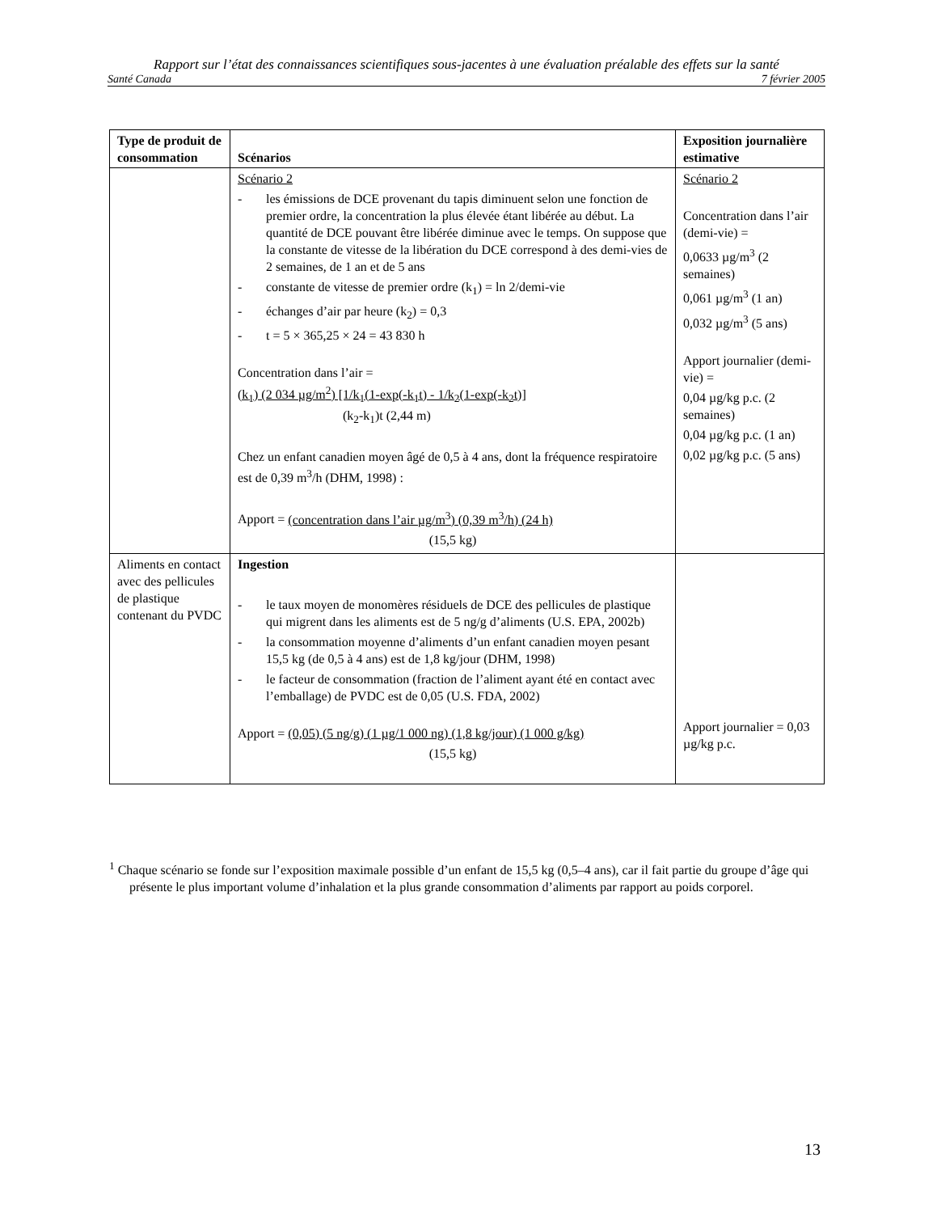Rapport sur l’état des connaissances scientifiques sous-jacentes à une évaluation préalable des effets sur la santé
Santé Canada 7 février 2005
| Type de produit de consommation | Scénarios | Exposition journalière estimative |
| --- | --- | --- |
| | Scénario 2 - les émissions de DCE provenant du tapis diminuent selon une fonction de premier ordre, la concentration la plus élevée étant libérée au début. La quantité de DCE pouvant être libérée diminue avec le temps. On suppose que la constante de vitesse de la libération du DCE correspond à des demi-vies de 2 semaines, de 1 an et de 5 ans - constante de vitesse de premier ordre (k<sub>1</sub>) = ln 2/demi-vie - échanges d’air par heure (k<sub>2</sub>) = 0,3 - t = 5 × 365,25 × 24 = 43 830 h Concentration dans l’air = (k<sub>1</sub>) (2 034 µg/m<sup>2</sup>) [1/k<sub>1</sub>(1-exp(-k<sub>1</sub>t) - 1/k<sub>2</sub>(1-exp(-k<sub>2</sub>t)] (k<sub>2</sub>-k<sub>1</sub>)t (2,44 m) Chez un enfant canadien moyen âgé de 0,5 à 4 ans, dont la fréquence respiratoire est de 0,39 m<sup>3</sup>/h (DHM, 1998) : Apport = (concentration dans l’air µg/m<sup>3</sup>) (0,39 m<sup>3</sup>/h) (24 h) (15,5 kg) | Scénario 2 Concentration dans l’air (demi-vie) = 0,0633 µg/m<sup>3</sup> (2 semaines) 0,061 µg/m<sup>3</sup> (1 an) 0,032 µg/m<sup>3</sup> (5 ans) Apport journalier (demi-vie) = 0,04 µg/kg p.c. (2 semaines) 0,04 µg/kg p.c. (1 an) 0,02 µg/kg p.c. (5 ans) |
| Aliments en contact avec des pellicules de plastique contenant du PVDC | Ingestion - le taux moyen de monomères résiduels de DCE des pellicules de plastique qui migrent dans les aliments est de 5 ng/g d’aliments (U.S. EPA, 2002b) - la consommation moyenne d’aliments d’un enfant canadien moyen pesant 15,5 kg (de 0,5 à 4 ans) est de 1,8 kg/jour (DHM, 1998) - le facteur de consommation (fraction de l’aliment ayant été en contact avec l’emballage) de PVDC est de 0,05 (U.S. FDA, 2002) Apport = (0,05) (5 ng/g) (1 µg/1 000 ng) (1,8 kg/jour) (1 000 g/kg) (15,5 kg) | Apport journalier = 0,03 µg/kg p.c. |
<sup>1</sup> Chaque scénario se fonde sur l’exposition maximale possible d’un enfant de 15,5 kg (0,5–4 ans), car il fait partie du groupe d’âge qui présente le plus important volume d’inhalation et la plus grande consommation d’aliments par rapport au poids corporel.
13